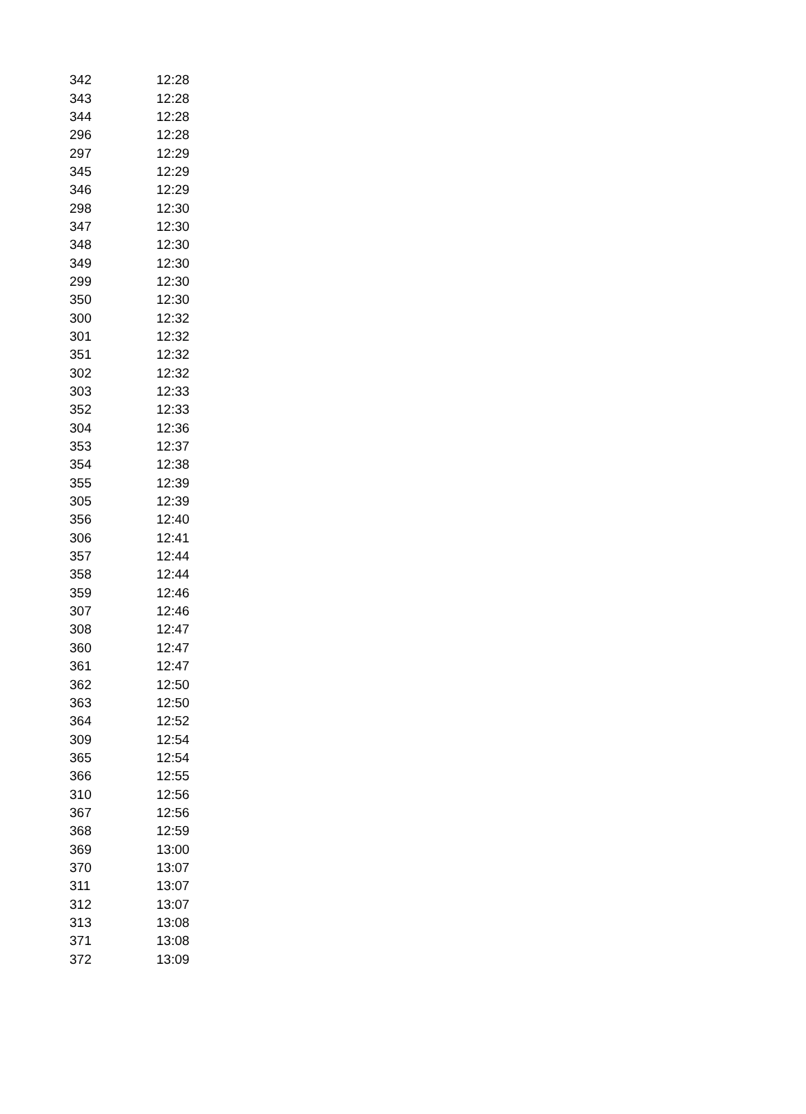| 342 | 12:28 |
| 343 | 12:28 |
| 344 | 12:28 |
| 296 | 12:28 |
| 297 | 12:29 |
| 345 | 12:29 |
| 346 | 12:29 |
| 298 | 12:30 |
| 347 | 12:30 |
| 348 | 12:30 |
| 349 | 12:30 |
| 299 | 12:30 |
| 350 | 12:30 |
| 300 | 12:32 |
| 301 | 12:32 |
| 351 | 12:32 |
| 302 | 12:32 |
| 303 | 12:33 |
| 352 | 12:33 |
| 304 | 12:36 |
| 353 | 12:37 |
| 354 | 12:38 |
| 355 | 12:39 |
| 305 | 12:39 |
| 356 | 12:40 |
| 306 | 12:41 |
| 357 | 12:44 |
| 358 | 12:44 |
| 359 | 12:46 |
| 307 | 12:46 |
| 308 | 12:47 |
| 360 | 12:47 |
| 361 | 12:47 |
| 362 | 12:50 |
| 363 | 12:50 |
| 364 | 12:52 |
| 309 | 12:54 |
| 365 | 12:54 |
| 366 | 12:55 |
| 310 | 12:56 |
| 367 | 12:56 |
| 368 | 12:59 |
| 369 | 13:00 |
| 370 | 13:07 |
| 311 | 13:07 |
| 312 | 13:07 |
| 313 | 13:08 |
| 371 | 13:08 |
| 372 | 13:09 |